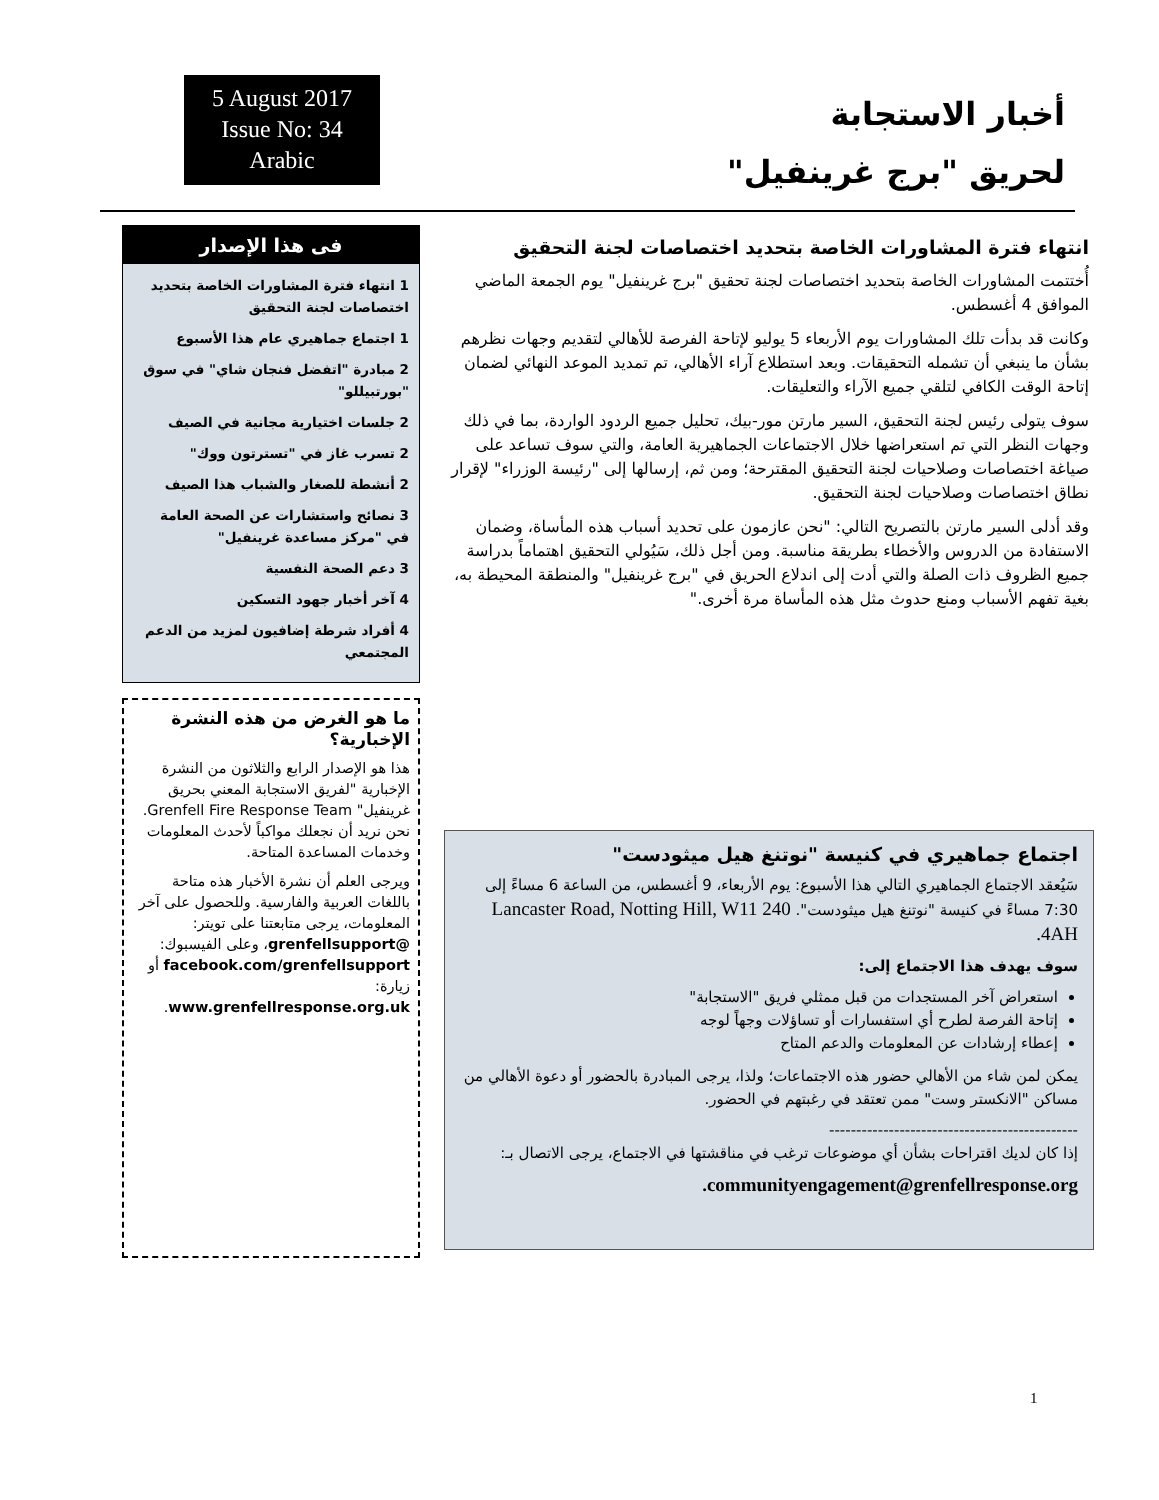أخبار الاستجابة
لحريق "برج غرينفيل"
5 August 2017
Issue No: 34
Arabic
انتهاء فترة المشاورات الخاصة بتحديد اختصاصات لجنة التحقيق
أُختتمت المشاورات الخاصة بتحديد اختصاصات لجنة تحقيق "برج غرينفيل" يوم الجمعة الماضي الموافق 4 أغسطس.
وكانت قد بدأت تلك المشاورات يوم الأربعاء 5 يوليو لإتاحة الفرصة للأهالي لتقديم وجهات نظرهم بشأن ما ينبغي أن تشمله التحقيقات. وبعد استطلاع آراء الأهالي، تم تمديد الموعد النهائي لضمان إتاحة الوقت الكافي لتلقي جميع الآراء والتعليقات.
سوف يتولى رئيس لجنة التحقيق، السير مارتن مور-بيك، تحليل جميع الردود الواردة، بما في ذلك وجهات النظر التي تم استعراضها خلال الاجتماعات الجماهيرية العامة، والتي سوف تساعد على صياغة اختصاصات وصلاحيات لجنة التحقيق المقترحة؛ ومن ثم، إرسالها إلى "رئيسة الوزراء" لإقرار نطاق اختصاصات وصلاحيات لجنة التحقيق.
وقد أدلى السير مارتن بالتصريح التالي: "نحن عازمون على تحديد أسباب هذه المأساة، وضمان الاستفادة من الدروس والأخطاء بطريقة مناسبة. ومن أجل ذلك، سَيُولي التحقيق اهتماماً بدراسة جميع الظروف ذات الصلة والتي أدت إلى اندلاع الحريق في "برج غرينفيل" والمنطقة المحيطة به، بغية تفهم الأسباب ومنع حدوث مثل هذه المأساة مرة أخرى."
اجتماع جماهيري في كنيسة "نوتنغ هيل ميثودست"
سَيُعقد الاجتماع الجماهيري التالي هذا الأسبوع: يوم الأربعاء، 9 أغسطس، من الساعة 6 مساءً إلى 7:30 مساءً في كنيسة "نوتنغ هيل ميثودست". 240 Lancaster Road, Notting Hill, W11 4AH.
سوف يهدف هذا الاجتماع إلى:
استعراض آخر المستجدات من قبل ممثلي فريق "الاستجابة"
إتاحة الفرصة لطرح أي استفسارات أو تساؤلات وجهاً لوجه
إعطاء إرشادات عن المعلومات والدعم المتاح
يمكن لمن شاء من الأهالي حضور هذه الاجتماعات؛ ولذا، يرجى المبادرة بالحضور أو دعوة الأهالي من مساكن "الانكستر وست" ممن تعتقد في رغبتهم في الحضور.
----------------------------------------------
إذا كان لديك اقتراحات بشأن أي موضوعات ترغب في مناقشتها في الاجتماع، يرجى الاتصال بـ:
communityengagement@grenfellresponse.org.
فى هذا الإصدار
1 انتهاء فترة المشاورات الخاصة بتحديد اختصاصات لجنة التحقيق
1 اجتماع جماهيري عام هذا الأسبوع
2 مبادرة "اتفضل فنجان شاي" في سوق "بورتبيللو"
2 جلسات اختيارية مجانية في الصيف
2 تسرب غاز في "تسترتون ووك"
2 أنشطة للصغار والشباب هذا الصيف
3 نصائح واستشارات عن الصحة العامة في "مركز مساعدة غرينفيل"
3 دعم الصحة النفسية
4 آخر أخبار جهود التسكين
4 أفراد شرطة إضافيون لمزيد من الدعم المجتمعي
ما هو الغرض من هذه النشرة الإخبارية؟
هذا هو الإصدار الرابع والثلاثون من النشرة الإخبارية "لفريق الاستجابة المعني بحريق غرينفيل" Grenfell Fire Response Team. نحن نريد أن نجعلك مواكباً لأحدث المعلومات وخدمات المساعدة المتاحة.
ويرجى العلم أن نشرة الأخبار هذه متاحة باللغات العربية والفارسية. وللحصول على آخر المعلومات، يرجى متابعتنا على تويتر: @grenfellsupport، وعلى الفيسبوك: facebook.com/grenfellsupport أو زيارة: www.grenfellresponse.org.uk.
1